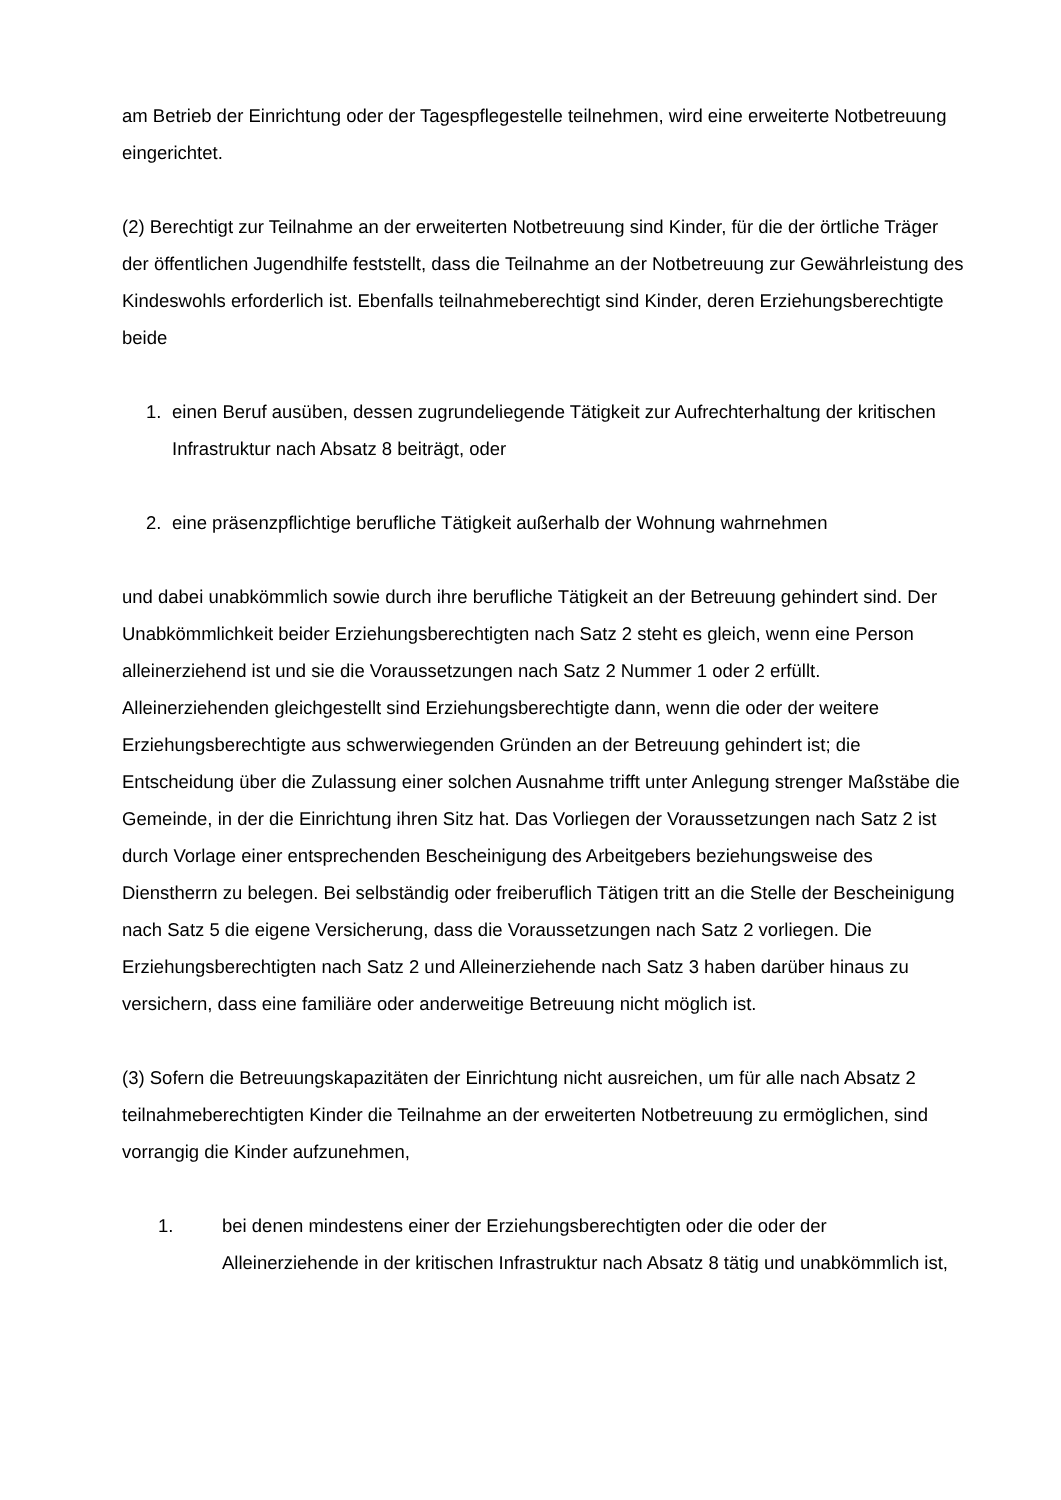am Betrieb der Einrichtung oder der Tagespflegestelle teilnehmen, wird eine erweiterte Notbetreuung eingerichtet.
(2) Berechtigt zur Teilnahme an der erweiterten Notbetreuung sind Kinder, für die der örtliche Träger der öffentlichen Jugendhilfe feststellt, dass die Teilnahme an der Notbetreuung zur Gewährleistung des Kindeswohls erforderlich ist. Ebenfalls teilnahmeberechtigt sind Kinder, deren Erziehungsberechtigte beide
1. einen Beruf ausüben, dessen zugrundeliegende Tätigkeit zur Aufrechterhaltung der kritischen Infrastruktur nach Absatz 8 beiträgt, oder
2. eine präsenzpflichtige berufliche Tätigkeit außerhalb der Wohnung wahrnehmen
und dabei unabkömmlich sowie durch ihre berufliche Tätigkeit an der Betreuung gehindert sind. Der Unabkömmlichkeit beider Erziehungsberechtigten nach Satz 2 steht es gleich, wenn eine Person alleinerziehend ist und sie die Voraussetzungen nach Satz 2 Nummer 1 oder 2 erfüllt. Alleinerziehenden gleichgestellt sind Erziehungsberechtigte dann, wenn die oder der weitere Erziehungsberechtigte aus schwerwiegenden Gründen an der Betreuung gehindert ist; die Entscheidung über die Zulassung einer solchen Ausnahme trifft unter Anlegung strenger Maßstäbe die Gemeinde, in der die Einrichtung ihren Sitz hat. Das Vorliegen der Voraussetzungen nach Satz 2 ist durch Vorlage einer entsprechenden Bescheinigung des Arbeitgebers beziehungsweise des Dienstherrn zu belegen. Bei selbständig oder freiberuflich Tätigen tritt an die Stelle der Bescheinigung nach Satz 5 die eigene Versicherung, dass die Voraussetzungen nach Satz 2 vorliegen. Die Erziehungsberechtigten nach Satz 2 und Alleinerziehende nach Satz 3 haben darüber hinaus zu versichern, dass eine familiäre oder anderweitige Betreuung nicht möglich ist.
(3) Sofern die Betreuungskapazitäten der Einrichtung nicht ausreichen, um für alle nach Absatz 2 teilnahmeberechtigten Kinder die Teilnahme an der erweiterten Notbetreuung zu ermöglichen, sind vorrangig die Kinder aufzunehmen,
1. bei denen mindestens einer der Erziehungsberechtigten oder die oder der Alleinerziehende in der kritischen Infrastruktur nach Absatz 8 tätig und unabkömmlich ist,